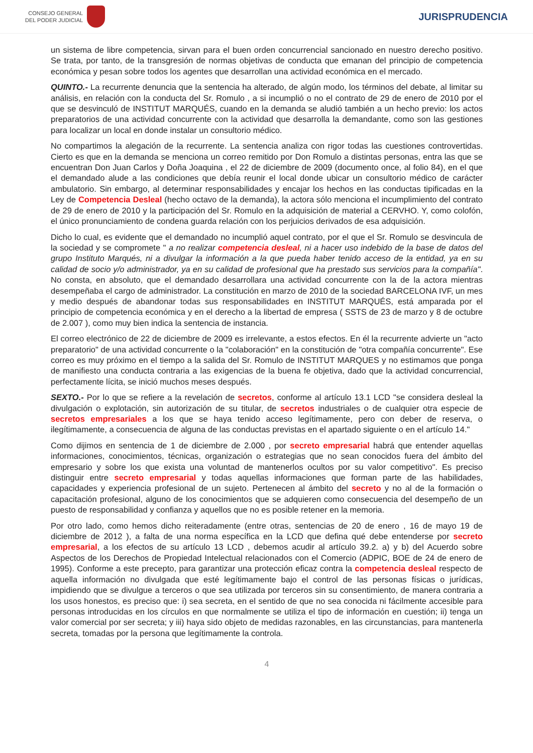CONSEJO GENERAL
DEL PODER JUDICIAL
JURISPRUDENCIA
un sistema de libre competencia, sirvan para el buen orden concurrencial sancionado en nuestro derecho positivo. Se trata, por tanto, de la transgresión de normas objetivas de conducta que emanan del principio de competencia económica y pesan sobre todos los agentes que desarrollan una actividad económica en el mercado.
QUINTO.- La recurrente denuncia que la sentencia ha alterado, de algún modo, los términos del debate, al limitar su análisis, en relación con la conducta del Sr. Romulo , a si incumplió o no el contrato de 29 de enero de 2010 por el que se desvinculó de INSTITUT MARQUÉS, cuando en la demanda se aludió también a un hecho previo: los actos preparatorios de una actividad concurrente con la actividad que desarrolla la demandante, como son las gestiones para localizar un local en donde instalar un consultorio médico.
No compartimos la alegación de la recurrente. La sentencia analiza con rigor todas las cuestiones controvertidas. Cierto es que en la demanda se menciona un correo remitido por Don Romulo a distintas personas, entra las que se encuentran Don Juan Carlos y Doña Joaquina , el 22 de diciembre de 2009 (documento once, al folio 84), en el que el demandado alude a las condiciones que debía reunir el local donde ubicar un consultorio médico de carácter ambulatorio. Sin embargo, al determinar responsabilidades y encajar los hechos en las conductas tipificadas en la Ley de Competencia Desleal (hecho octavo de la demanda), la actora sólo menciona el incumplimiento del contrato de 29 de enero de 2010 y la participación del Sr. Romulo en la adquisición de material a CERVHO. Y, como colofón, el único pronunciamiento de condena guarda relación con los perjuicios derivados de esa adquisición.
Dicho lo cual, es evidente que el demandado no incumplió aquel contrato, por el que el Sr. Romulo se desvincula de la sociedad y se compromete " a no realizar competencia desleal, ni a hacer uso indebido de la base de datos del grupo Instituto Marqués, ni a divulgar la información a la que pueda haber tenido acceso de la entidad, ya en su calidad de socio y/o administrador, ya en su calidad de profesional que ha prestado sus servicios para la compañía". No consta, en absoluto, que el demandado desarrollara una actividad concurrente con la de la actora mientras desempeñaba el cargo de administrador. La constitución en marzo de 2010 de la sociedad BARCELONA IVF, un mes y medio después de abandonar todas sus responsabilidades en INSTITUT MARQUÉS, está amparada por el principio de competencia económica y en el derecho a la libertad de empresa ( SSTS de 23 de marzo y 8 de octubre de 2.007 ), como muy bien indica la sentencia de instancia.
El correo electrónico de 22 de diciembre de 2009 es irrelevante, a estos efectos. En él la recurrente advierte un "acto preparatorio" de una actividad concurrente o la "colaboración" en la constitución de "otra compañía concurrente". Ese correo es muy próximo en el tiempo a la salida del Sr. Romulo de INSTITUT MARQUES y no estimamos que ponga de manifiesto una conducta contraria a las exigencias de la buena fe objetiva, dado que la actividad concurrencial, perfectamente lícita, se inició muchos meses después.
SEXTO.- Por lo que se refiere a la revelación de secretos, conforme al artículo 13.1 LCD "se considera desleal la divulgación o explotación, sin autorización de su titular, de secretos industriales o de cualquier otra especie de secretos empresariales a los que se haya tenido acceso legítimamente, pero con deber de reserva, o ilegítimamente, a consecuencia de alguna de las conductas previstas en el apartado siguiente o en el artículo 14."
Como dijimos en sentencia de 1 de diciembre de 2.000 , por secreto empresarial habrá que entender aquellas informaciones, conocimientos, técnicas, organización o estrategias que no sean conocidos fuera del ámbito del empresario y sobre los que exista una voluntad de mantenerlos ocultos por su valor competitivo". Es preciso distinguir entre secreto empresarial y todas aquellas informaciones que forman parte de las habilidades, capacidades y experiencia profesional de un sujeto. Pertenecen al ámbito del secreto y no al de la formación o capacitación profesional, alguno de los conocimientos que se adquieren como consecuencia del desempeño de un puesto de responsabilidad y confianza y aquellos que no es posible retener en la memoria.
Por otro lado, como hemos dicho reiteradamente (entre otras, sentencias de 20 de enero , 16 de mayo 19 de diciembre de 2012 ), a falta de una norma específica en la LCD que defina qué debe entenderse por secreto empresarial, a los efectos de su artículo 13 LCD , debemos acudir al artículo 39.2. a) y b) del Acuerdo sobre Aspectos de los Derechos de Propiedad Intelectual relacionados con el Comercio (ADPIC, BOE de 24 de enero de 1995). Conforme a este precepto, para garantizar una protección eficaz contra la competencia desleal respecto de aquella información no divulgada que esté legítimamente bajo el control de las personas físicas o jurídicas, impidiendo que se divulgue a terceros o que sea utilizada por terceros sin su consentimiento, de manera contraria a los usos honestos, es preciso que: i) sea secreta, en el sentido de que no sea conocida ni fácilmente accesible para personas introducidas en los círculos en que normalmente se utiliza el tipo de información en cuestión; ii) tenga un valor comercial por ser secreta; y iii) haya sido objeto de medidas razonables, en las circunstancias, para mantenerla secreta, tomadas por la persona que legítimamente la controla.
4